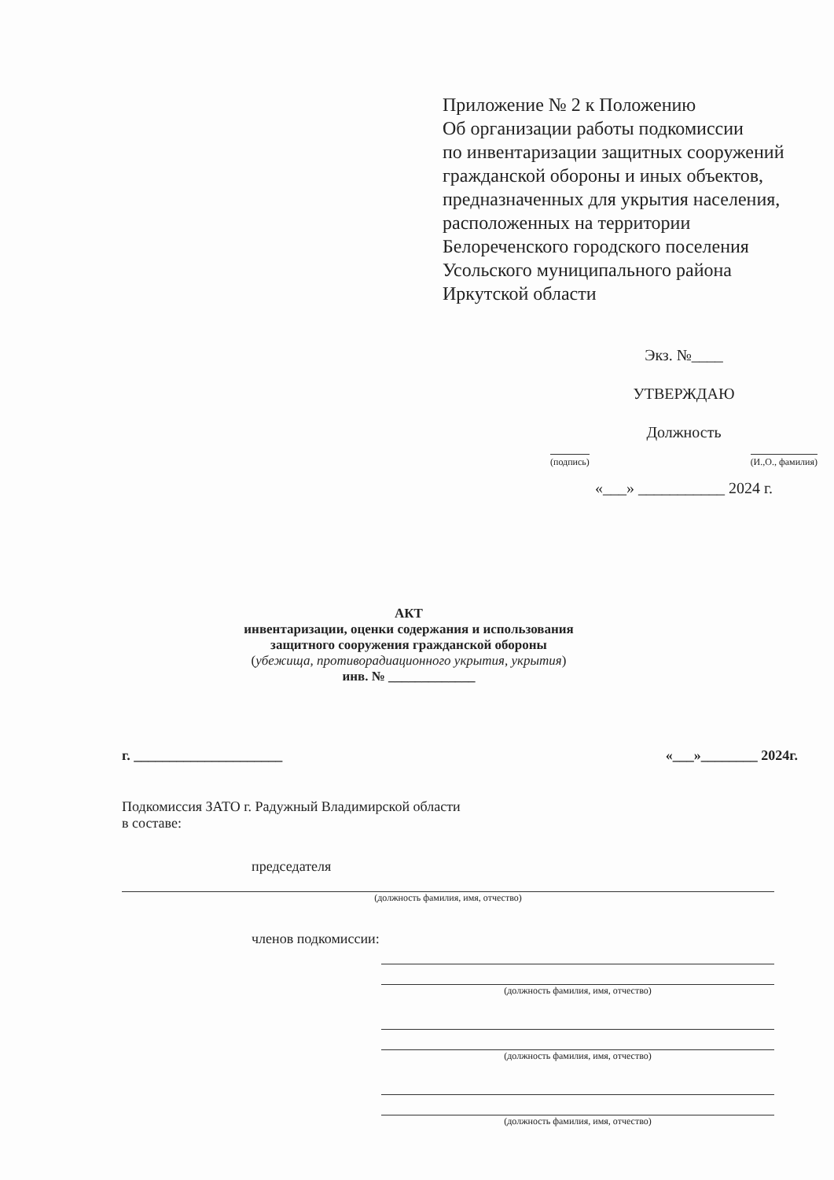Приложение № 2 к Положению
Об организации работы подкомиссии
по инвентаризации защитных сооружений
гражданской обороны и иных объектов,
предназначенных для укрытия населения,
расположенных на территории
Белореченского городского поселения
Усольского муниципального района
Иркутской области
Экз. №____
УТВЕРЖДАЮ
Должность
(подпись) (И.,О., фамилия)
«___» ___________ 2024 г.
АКТ
инвентаризации, оценки содержания и использования
защитного сооружения гражданской обороны
(убежища, противорадиационного укрытия, укрытия)
инв. № _____________
г. _____________________ «___»________ 2024г.
Подкомиссия ЗАТО г. Радужный Владимирской области
в составе:
председателя
(должность фамилия, имя, отчество)
членов подкомиссии:
(должность фамилия, имя, отчество)
(должность фамилия, имя, отчество)
(должность фамилия, имя, отчество)